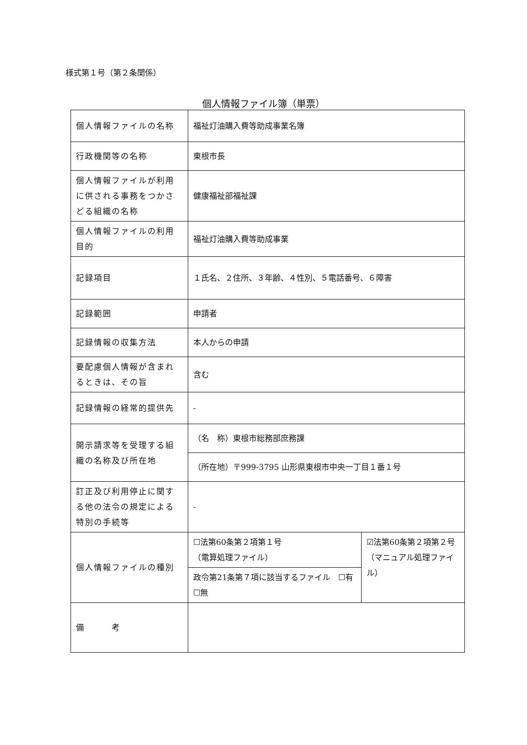様式第１号（第２条関係）
個人情報ファイル簿（単票）
| 個人情報ファイルの名称 | 福祉灯油購入費等助成事業名簿 | |
| 行政機関等の名称 | 東根市長 | |
| 個人情報ファイルが利用に供される事務をつかさどる組織の名称 | 健康福祉部福祉課 | |
| 個人情報ファイルの利用目的 | 福祉灯油購入費等助成事業 | |
| 記録項目 | １氏名、２住所、３年齢、４性別、５電話番号、６障害 | |
| 記録範囲 | 申請者 | |
| 記録情報の収集方法 | 本人からの申請 | |
| 要配慮個人情報が含まれるときは、その旨 | 含む | |
| 記録情報の経常的提供先 | - | |
| 開示請求等を受理する組織の名称及び所在地 | （名 称）東根市総務部庶務課 | |
| | （所在地）〒999-3795 山形県東根市中央一丁目１番１号 | |
| 訂正及び利用停止に関する他の法令の規定による特別の手続等 | - | |
| 個人情報ファイルの種別 | ☐法第60条第２項第１号 （電算処理ファイル） | ☑法第60条第２項第２号 （マニュアル処理ファイル） |
| | 政令第21条第７項に該当するファイル ☐有 ☐無 | |
| 備 考 | | |